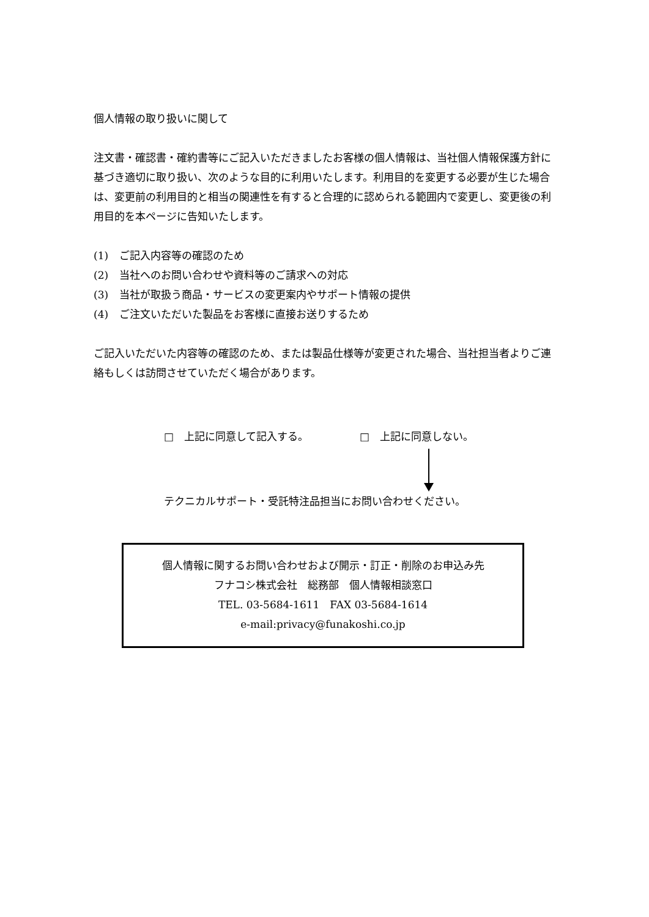個人情報の取り扱いに関して
注文書・確認書・確約書等にご記入いただきましたお客様の個人情報は、当社個人情報保護方針に基づき適切に取り扱い、次のような目的に利用いたします。利用目的を変更する必要が生じた場合は、変更前の利用目的と相当の関連性を有すると合理的に認められる範囲内で変更し、変更後の利用目的を本ページに告知いたします。
(1) ご記入内容等の確認のため
(2) 当社へのお問い合わせや資料等のご請求への対応
(3) 当社が取扱う商品・サービスの変更案内やサポート情報の提供
(4) ご注文いただいた製品をお客様に直接お送りするため
ご記入いただいた内容等の確認のため、または製品仕様等が変更された場合、当社担当者よりご連絡もしくは訪問させていただく場合があります。
□　上記に同意して記入する。 □　上記に同意しない。
テクニカルサポート・受託特注品担当にお問い合わせください。
個人情報に関するお問い合わせおよび開示・訂正・削除のお申込み先
フナコシ株式会社　総務部　個人情報相談窓口
TEL. 03-5684-1611　FAX 03-5684-1614
e-mail:privacy@funakoshi.co.jp